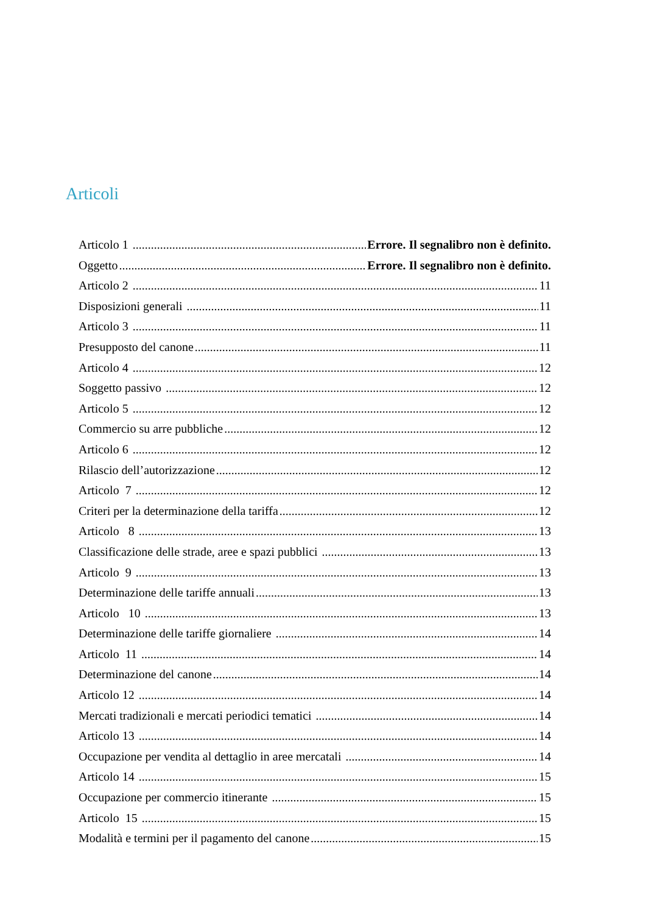Articoli
Articolo 1 Errore. Il segnalibro non è definito.
Oggetto Errore. Il segnalibro non è definito.
Articolo 2 11
Disposizioni generali 11
Articolo 3 11
Presupposto del canone 11
Articolo 4 12
Soggetto passivo 12
Articolo 5 12
Commercio su arre pubbliche 12
Articolo 6 12
Rilascio dell’autorizzazione 12
Articolo 7 12
Criteri per la determinazione della tariffa 12
Articolo 8 13
Classificazione delle strade, aree e spazi pubblici 13
Articolo 9 13
Determinazione delle tariffe annuali 13
Articolo 10 13
Determinazione delle tariffe giornaliere 14
Articolo 11 14
Determinazione del canone 14
Articolo 12 14
Mercati tradizionali e mercati periodici tematici 14
Articolo 13 14
Occupazione per vendita al dettaglio in aree mercatali 14
Articolo 14 15
Occupazione per commercio itinerante 15
Articolo 15 15
Modalità e termini per il pagamento del canone 15